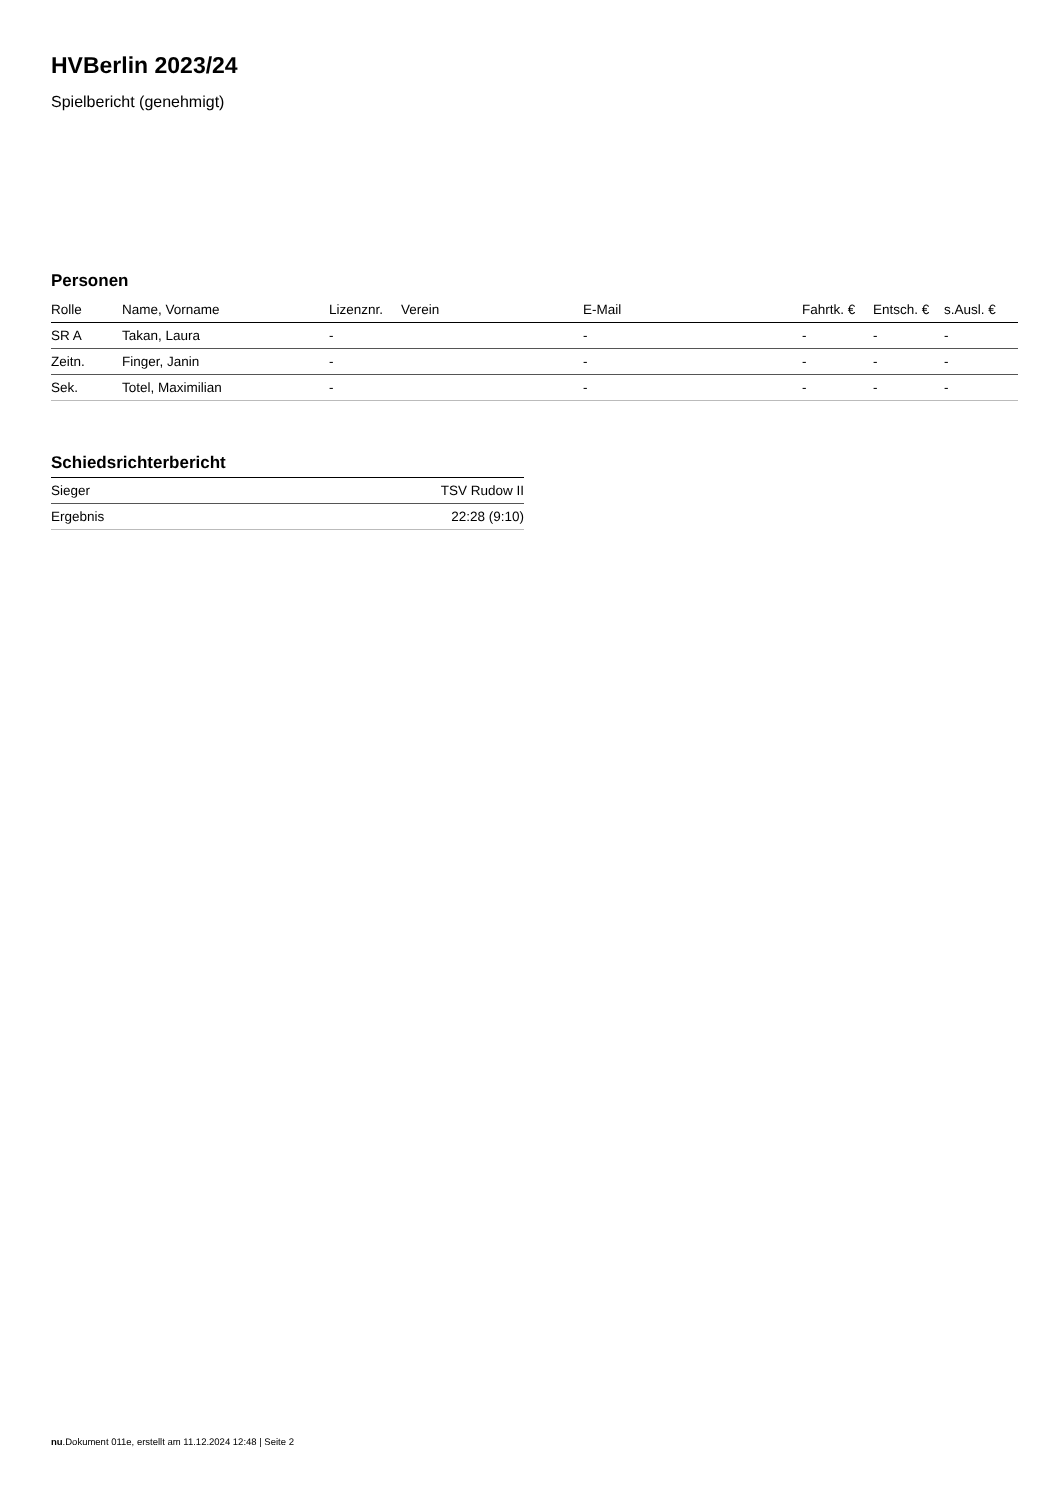HVBerlin 2023/24
Spielbericht (genehmigt)
Personen
| Rolle | Name, Vorname | Lizenznr. | Verein | E-Mail | Fahrtk. € | Entsch. € | s.Ausl. € |
| --- | --- | --- | --- | --- | --- | --- | --- |
| SR A | Takan, Laura | - | | - | - | - | - |
| Zeitn. | Finger, Janin | - | | - | - | - | - |
| Sek. | Totel, Maximilian | - | | - | - | - | - |
Schiedsrichterbericht
| Sieger | TSV Rudow II |
| Ergebnis | 22:28 (9:10) |
nu.Dokument 011e, erstellt am 11.12.2024 12:48 | Seite 2